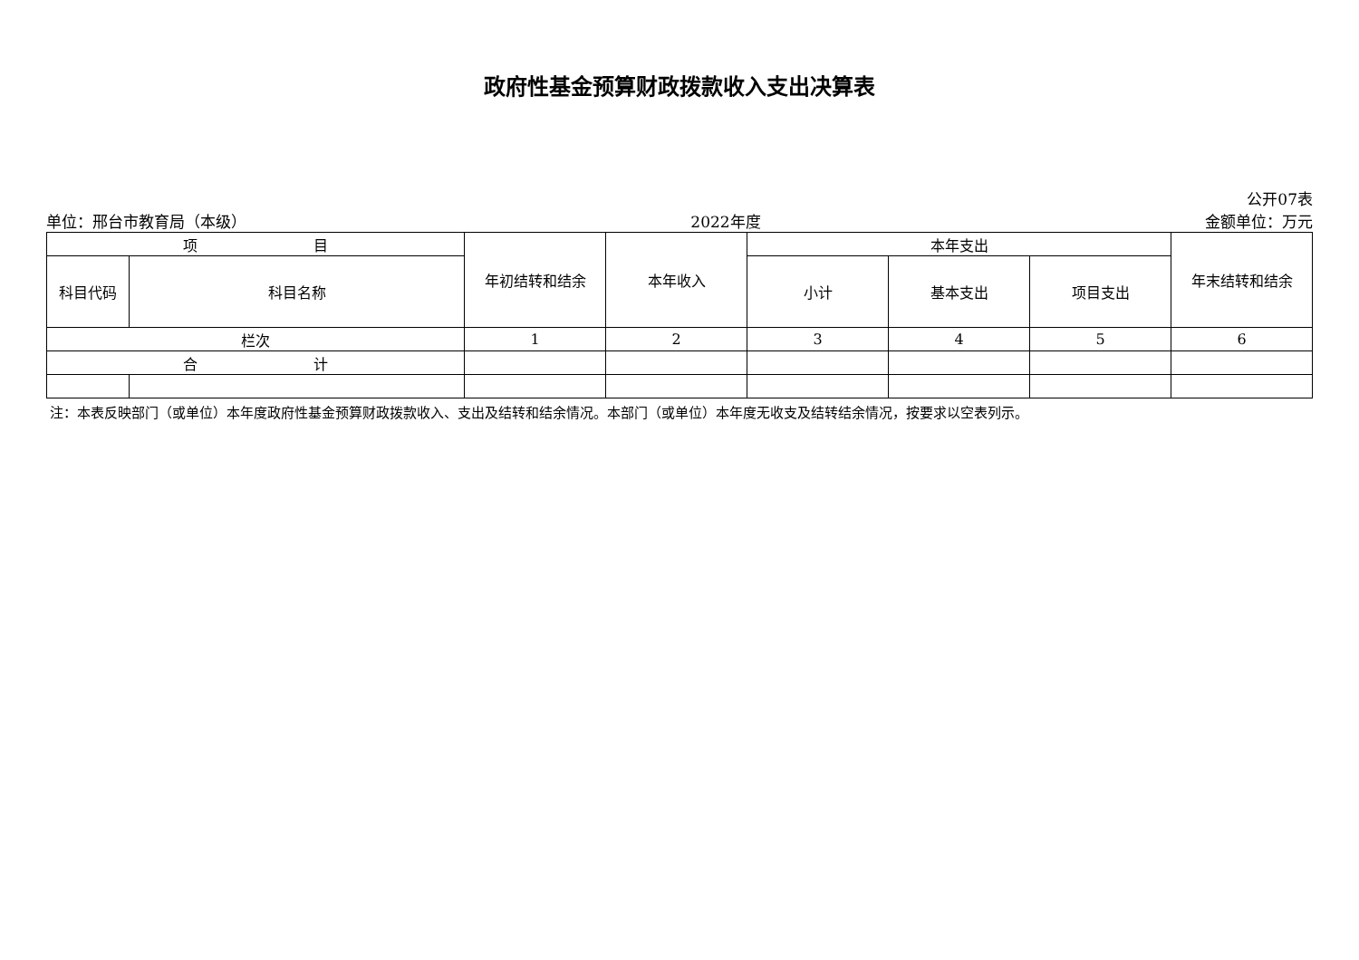政府性基金预算财政拨款收入支出决算表
公开07表
单位：邢台市教育局（本级） 2022年度 金额单位：万元
| 项 目 | | 年初结转和结余 | 本年收入 | 本年支出 | | | 年末结转和结余 |
| --- | --- | --- | --- | --- | --- | --- | --- |
| 科目代码 | 科目名称 | | | 小计 | 基本支出 | 项目支出 | |
| 栏次 | | 1 | 2 | 3 | 4 | 5 | 6 |
| 合 计 | | | | | | | |
注：本表反映部门（或单位）本年度政府性基金预算财政拨款收入、支出及结转和结余情况。本部门（或单位）本年度无收支及结转结余情况，按要求以空表列示。